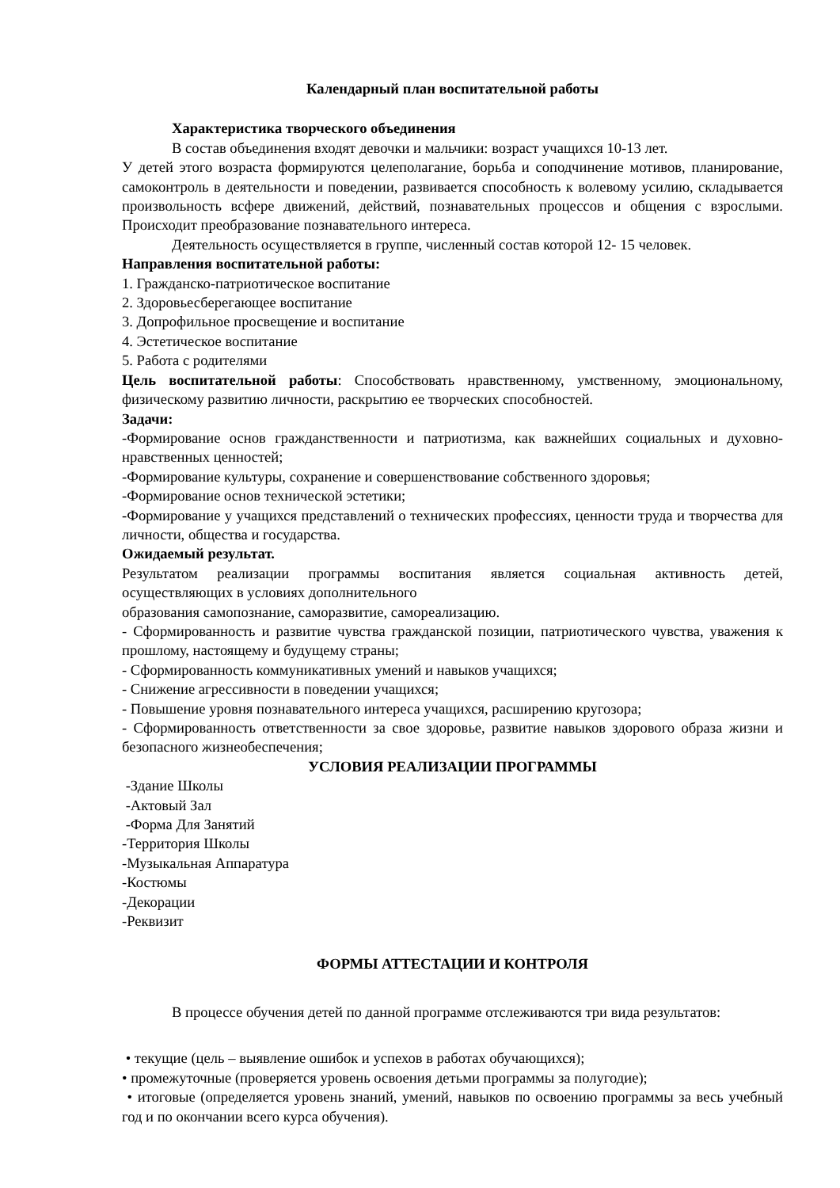Календарный план воспитательной работы
Характеристика творческого объединения
В состав объединения входят девочки и мальчики: возраст учащихся 10-13 лет.
У детей этого возраста формируются целеполагание, борьба и соподчинение мотивов, планирование, самоконтроль в деятельности и поведении, развивается способность к волевому усилию, складывается произвольность всфере движений, действий, познавательных процессов и общения с взрослыми. Происходит преобразование познавательного интереса.
Деятельность осуществляется в группе, численный состав которой 12- 15 человек.
Направления воспитательной работы:
1. Гражданско-патриотическое воспитание
2. Здоровьесберегающее воспитание
3. Допрофильное просвещение и воспитание
4. Эстетическое воспитание
5. Работа с родителями
Цель воспитательной работы: Способствовать нравственному, умственному, эмоцио­нальному, физическому развитию личности, раскрытию ее творческих способностей.
Задачи:
-Формирование основ гражданственности и патриотизма, как важнейших социальных и духовно-нравственных ценностей;
-Формирование культуры, сохранение и совершенствование собственного здоровья;
-Формирование основ технической эстетики;
-Формирование у учащихся представлений о технических профессиях, ценности труда и творчества для личности, общества и государства.
Ожидаемый результат.
Результатом реализации программы воспитания является социальная активность детей, осуществляющих в условиях дополнительного
образования самопознание, саморазвитие, самореализацию.
- Сформированность и развитие чувства гражданской позиции, патриотического чувства, уважения к прошлому, настоящему и будущему страны;
- Сформированность коммуникативных умений и навыков учащихся;
- Снижение агрессивности в поведении учащихся;
- Повышение уровня познавательного интереса учащихся, расширению кругозора;
- Сформированность ответственности за свое здоровье, развитие навыков здорового обра­за жизни и безопасного жизнеобеспечения;
УСЛОВИЯ РЕАЛИЗАЦИИ ПРОГРАММЫ
-Здание Школы
-Актовый Зал
-Форма Для Занятий
-Территория Школы
-Музыкальная Аппаратура
-Костюмы
-Декорации
-Реквизит
ФОРМЫ АТТЕСТАЦИИ И КОНТРОЛЯ
В процессе обучения детей по данной программе отслеживаются три вида резуль­татов:
• текущие (цель – выявление ошибок и успехов в работах обучающихся);
• промежуточные (проверяется уровень освоения детьми программы за полугодие);
• итоговые (определяется уровень знаний, умений, навыков по освоению программы за весь учебный год и по окончании всего курса обучения).